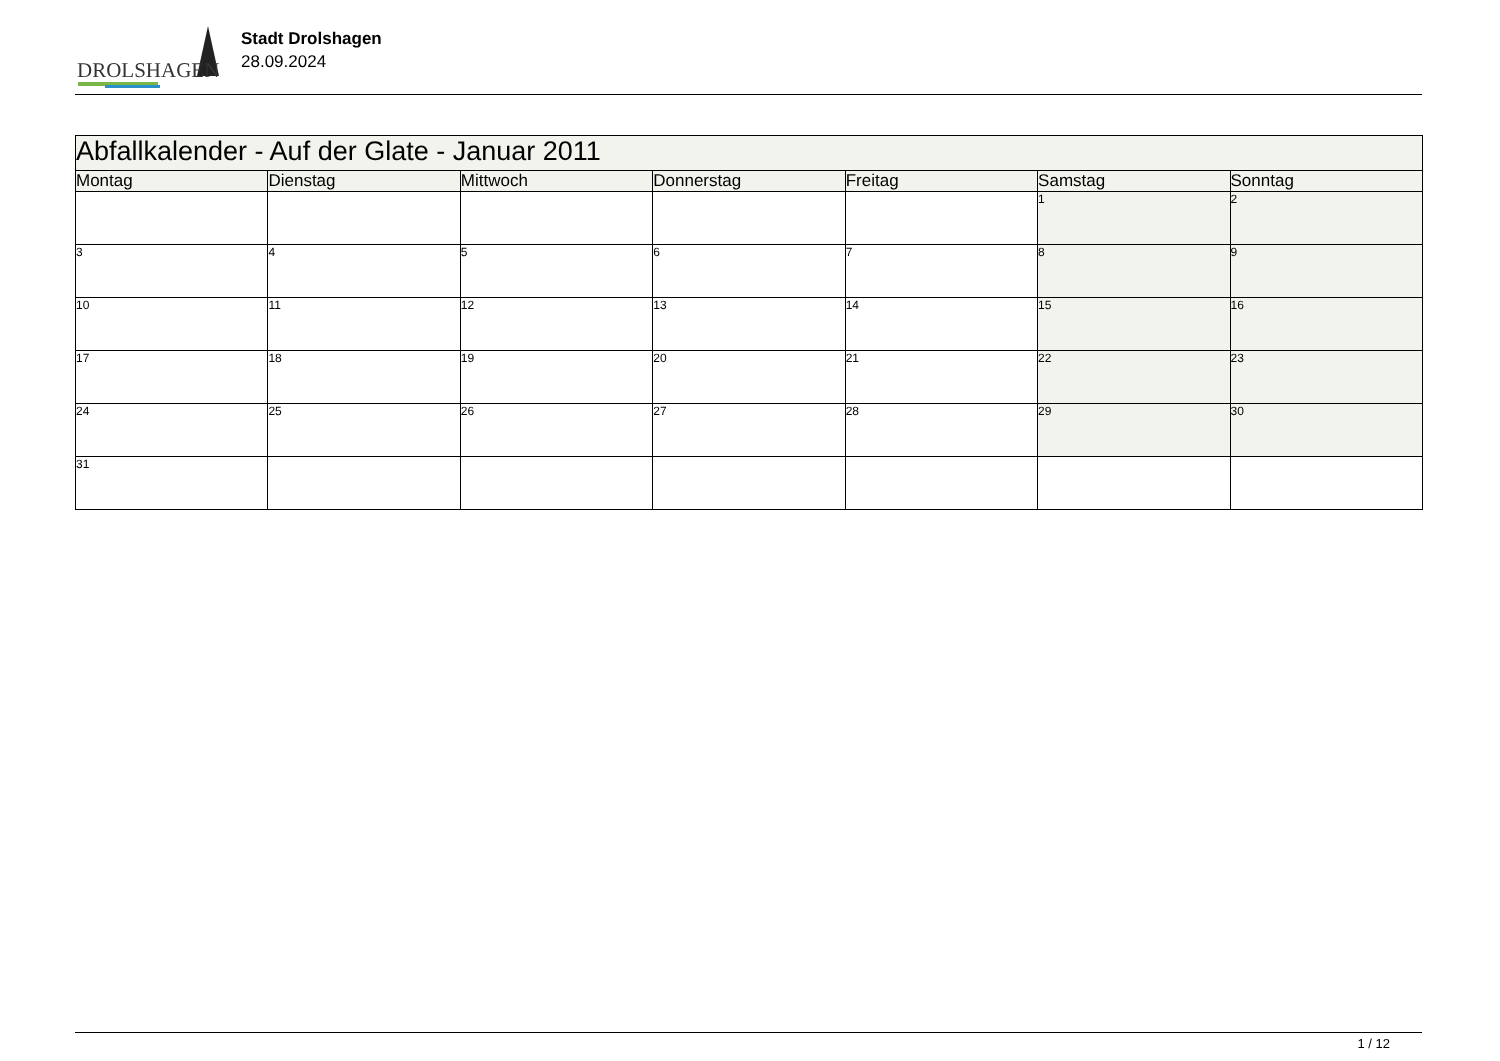DROLSHAGEN
Stadt Drolshagen
28.09.2024
| Abfallkalender - Auf der Glate - Januar 2011 | | | | | | |
| --- | --- | --- | --- | --- | --- | --- |
| Montag | Dienstag | Mittwoch | Donnerstag | Freitag | Samstag | Sonntag |
| | | | | | 1 | 2 |
| 3 | 4 | 5 | 6 | 7 | 8 | 9 |
| 10 | 11 | 12 | 13 | 14 | 15 | 16 |
| 17 | 18 | 19 | 20 | 21 | 22 | 23 |
| 24 | 25 | 26 | 27 | 28 | 29 | 30 |
| 31 | | | | | | |
1 / 12